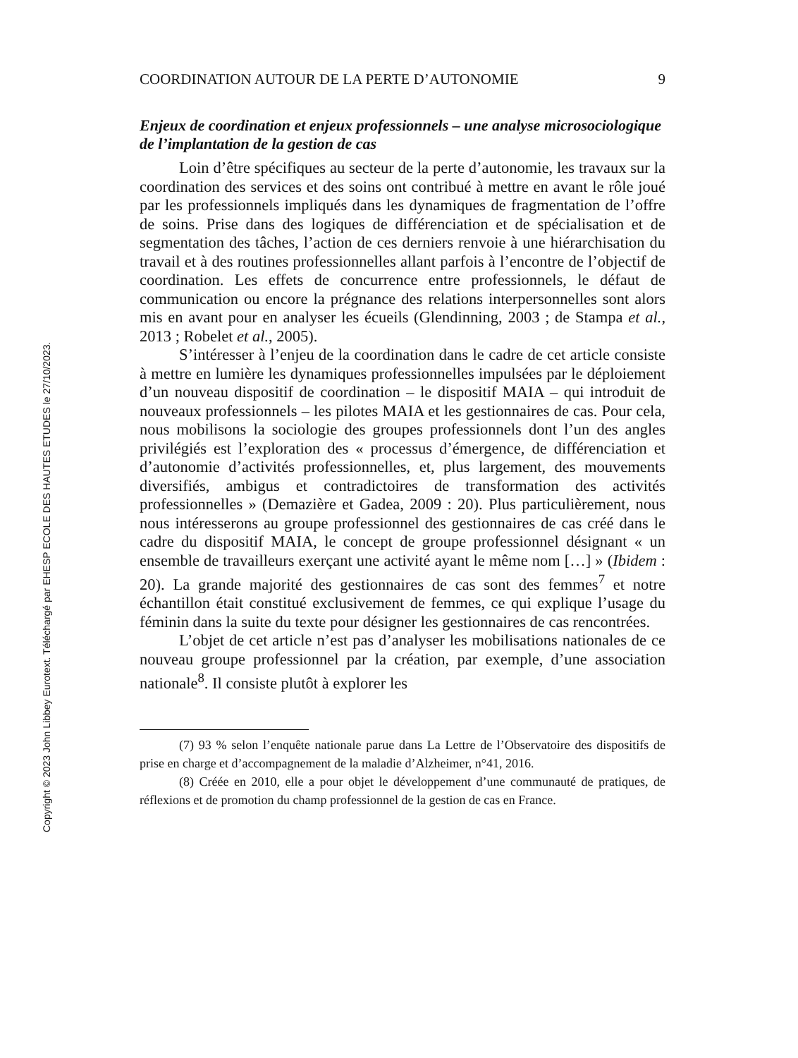Copyright © 2023 John Libbey Eurotext. Téléchargé par EHESP ECOLE DES HAUTES ETUDES le 27/10/2023.
COORDINATION AUTOUR DE LA PERTE D’AUTONOMIE 9
Enjeux de coordination et enjeux professionnels – une analyse microsociologique de l’implantation de la gestion de cas
Loin d’être spécifiques au secteur de la perte d’autonomie, les travaux sur la coordination des services et des soins ont contribué à mettre en avant le rôle joué par les professionnels impliqués dans les dynamiques de fragmentation de l’offre de soins. Prise dans des logiques de différenciation et de spécialisation et de segmentation des tâches, l’action de ces derniers renvoie à une hiérarchisation du travail et à des routines professionnelles allant parfois à l’encontre de l’objectif de coordination. Les effets de concurrence entre professionnels, le défaut de communication ou encore la prégnance des relations interpersonnelles sont alors mis en avant pour en analyser les écueils (Glendinning, 2003 ; de Stampa et al., 2013 ; Robelet et al., 2005).
S’intéresser à l’enjeu de la coordination dans le cadre de cet article consiste à mettre en lumière les dynamiques professionnelles impulsées par le déploiement d’un nouveau dispositif de coordination – le dispositif MAIA – qui introduit de nouveaux professionnels – les pilotes MAIA et les gestionnaires de cas. Pour cela, nous mobilisons la sociologie des groupes professionnels dont l’un des angles privilégiés est l’exploration des « processus d’émergence, de différenciation et d’autonomie d’activités professionnelles, et, plus largement, des mouvements diversifiés, ambigus et contradictoires de transformation des activités professionnelles » (Demazière et Gadea, 2009 : 20). Plus particulièrement, nous nous intéresserons au groupe professionnel des gestionnaires de cas créé dans le cadre du dispositif MAIA, le concept de groupe professionnel désignant « un ensemble de travailleurs exerçant une activité ayant le même nom […] » (Ibidem : 20). La grande majorité des gestionnaires de cas sont des femmes<sup>7</sup> et notre échantillon était constitué exclusivement de femmes, ce qui explique l’usage du féminin dans la suite du texte pour désigner les gestionnaires de cas rencontrées.
L’objet de cet article n’est pas d’analyser les mobilisations nationales de ce nouveau groupe professionnel par la création, par exemple, d’une association nationale<sup>8</sup>. Il consiste plutôt à explorer les
(7) 93 % selon l’enquête nationale parue dans La Lettre de l’Observatoire des dispositifs de prise en charge et d’accompagnement de la maladie d’Alzheimer, n°41, 2016.
(8) Créée en 2010, elle a pour objet le développement d’une communauté de pratiques, de réflexions et de promotion du champ professionnel de la gestion de cas en France.